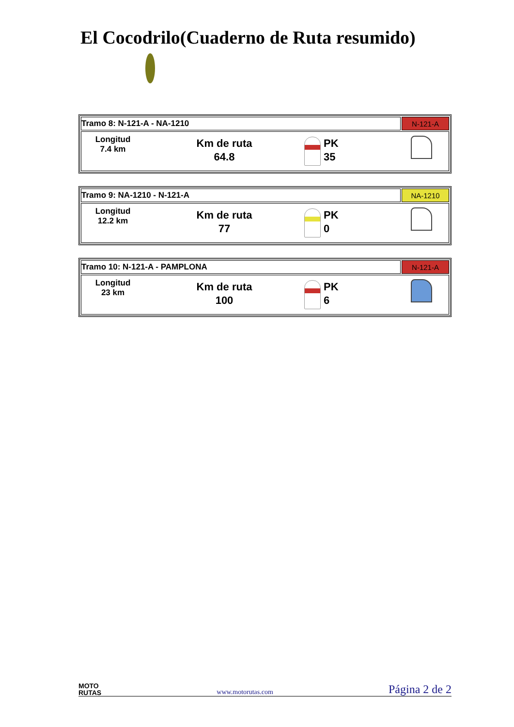El Cocodrilo(Cuaderno de Ruta resumido)
| Tramo 8: N-121-A - NA-1210 | N-121-A |
| Longitud 7.4 km Km de ruta 64.8 PK 35 | |
| Tramo 9: NA-1210 - N-121-A | NA-1210 |
| Longitud 12.2 km Km de ruta 77 PK 0 | |
| Tramo 10: N-121-A - PAMPLONA | N-121-A |
| Longitud 23 km Km de ruta 100 PK 6 | |
MOTO
RUTAS
www.motorutas.com
Página 2 de 2